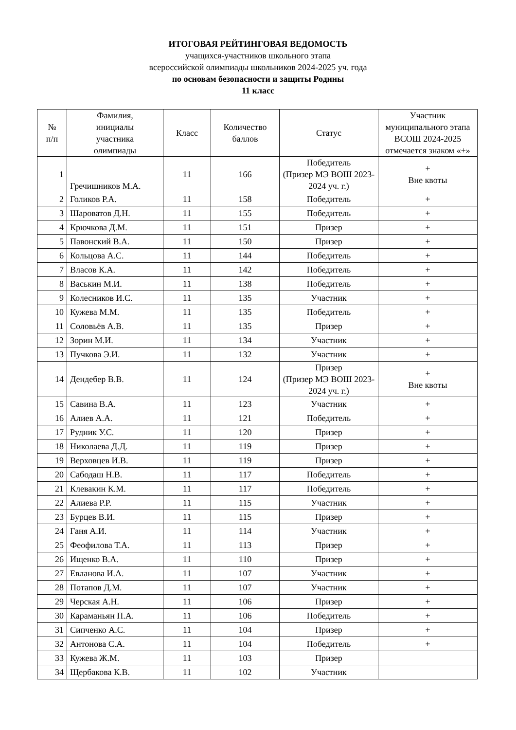ИТОГОВАЯ РЕЙТИНГОВАЯ ВЕДОМОСТЬ
учащихся-участников школьного этапа
всероссийской олимпиады школьников 2024-2025 уч. года
по основам безопасности и защиты Родины
11 класс
| № п/п | Фамилия, инициалы участника олимпиады | Класс | Количество баллов | Статус | Участник муниципального этапа ВСОШ 2024-2025 отмечается знаком «+» |
| --- | --- | --- | --- | --- | --- |
| 1 | Гречишников М.А. | 11 | 166 | Победитель (Призер МЭ ВОШ 2023-2024 уч. г.) | + Вне квоты |
| 2 | Голиков Р.А. | 11 | 158 | Победитель | + |
| 3 | Шароватов Д.Н. | 11 | 155 | Победитель | + |
| 4 | Крючкова Д.М. | 11 | 151 | Призер | + |
| 5 | Павонский В.А. | 11 | 150 | Призер | + |
| 6 | Кольцова А.С. | 11 | 144 | Победитель | + |
| 7 | Власов К.А. | 11 | 142 | Победитель | + |
| 8 | Васькин М.И. | 11 | 138 | Победитель | + |
| 9 | Колесников И.С. | 11 | 135 | Участник | + |
| 10 | Кужева М.М. | 11 | 135 | Победитель | + |
| 11 | Соловьёв А.В. | 11 | 135 | Призер | + |
| 12 | Зорин М.И. | 11 | 134 | Участник | + |
| 13 | Пучкова Э.И. | 11 | 132 | Участник | + |
| 14 | Дендебер В.В. | 11 | 124 | Призер (Призер МЭ ВОШ 2023-2024 уч. г.) | + Вне квоты |
| 15 | Савина В.А. | 11 | 123 | Участник | + |
| 16 | Алиев А.А. | 11 | 121 | Победитель | + |
| 17 | Рудник У.С. | 11 | 120 | Призер | + |
| 18 | Николаева Д.Д. | 11 | 119 | Призер | + |
| 19 | Верховцев И.В. | 11 | 119 | Призер | + |
| 20 | Сабодаш Н.В. | 11 | 117 | Победитель | + |
| 21 | Клевакин К.М. | 11 | 117 | Победитель | + |
| 22 | Алиева Р.Р. | 11 | 115 | Участник | + |
| 23 | Бурцев В.И. | 11 | 115 | Призер | + |
| 24 | Ганя А.И. | 11 | 114 | Участник | + |
| 25 | Феофилова Т.А. | 11 | 113 | Призер | + |
| 26 | Ищенко В.А. | 11 | 110 | Призер | + |
| 27 | Евланова И.А. | 11 | 107 | Участник | + |
| 28 | Потапов Д.М. | 11 | 107 | Участник | + |
| 29 | Черская А.Н. | 11 | 106 | Призер | + |
| 30 | Караманьян П.А. | 11 | 106 | Победитель | + |
| 31 | Сипченко А.С. | 11 | 104 | Призер | + |
| 32 | Антонова С.А. | 11 | 104 | Победитель | + |
| 33 | Кужева Ж.М. | 11 | 103 | Призер | |
| 34 | Щербакова К.В. | 11 | 102 | Участник | |